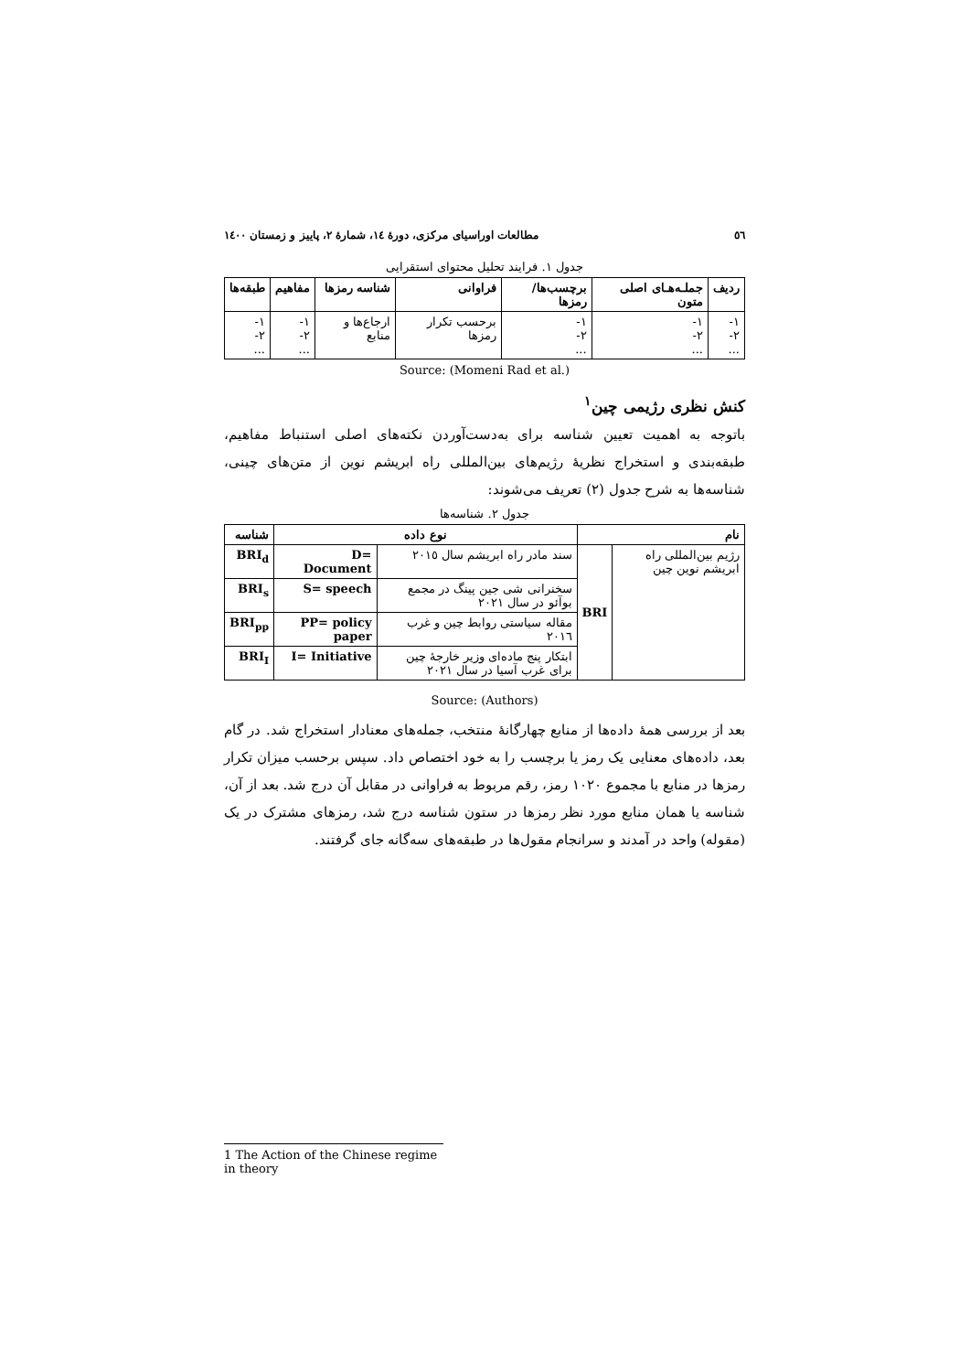٥٦ مطالعات اوراسیای مرکزی، دورهٔ ١٤، شمارهٔ ٢، پاییز و زمستان ١٤٠٠
جدول ١. فرایند تحلیل محتوای استقرایی
| ردیف | جملـه‌هـای اصلی متون | برچسب‌ها/رمزها | فراوانی | شناسه رمزها | مفاهیم | طبقه‌ها |
| --- | --- | --- | --- | --- | --- | --- |
| ١- ٢- ... | ١- ٢- ... | ١- ٢- ... | برحسب تکرار رمزها | ارجاع‌ها و منابع | ١- ٢- ... | ١- ٢- ... |
Source: (Momeni Rad et al.)
کنش نظری رژیمی چین<sup>١</sup>
باتوجه به اهمیت تعیین شناسه برای به‌دست‌آوردن نکته‌های اصلی استنباط مفاهیم، طبقه‌بندی و استخراج نظریهٔ رژیم‌های بین‌المللی راه ابریشم نوین از متن‌های چینی، شناسه‌ها به شرح جدول (٢) تعریف می‌شوند:
جدول ٢. شناسه‌ها
| نام | | نوع داده | | شناسه |
| --- | --- | --- | --- | --- |
| رژیم بین‌المللی راه ابریشم نوین چین | BRI | سند مادر راه ابریشم سال ٢٠١٥ | D= Document | BRI<sub>d</sub> |
| | | سخنرانی شی جین پینگ در مجمع بوآئو در سال ٢٠٢١ | S= speech | BRI<sub>s</sub> |
| | | مقاله سیاستی روابط چین و غرب ٢٠١٦ | PP= policy paper | BRI<sub>pp</sub> |
| | | ابتکار پنج ماده‌ای وزیر خارجهٔ چین برای غرب آسیا در سال ٢٠٢١ | I= Initiative | BRI<sub>I</sub> |
Source: (Authors)
بعد از بررسی همهٔ داده‌ها از منابع چهارگانهٔ منتخب، جمله‌های معنادار استخراج شد. در گام بعد، داده‌های معنایی یک رمز یا برچسب را به خود اختصاص داد. سپس برحسب میزان تکرار رمزها در منابع با مجموع ١٠٢٠ رمز، رقم مربوط به فراوانی در مقابل آن درج شد. بعد از آن، شناسه یا همان منابع مورد نظر رمزها در ستون شناسه درج شد، رمزهای مشترک در یک (مقوله) واحد در آمدند و سرانجام مقول‌ها در طبقه‌های سه‌گانه جای گرفتند.
1 The Action of the Chinese regime in theory